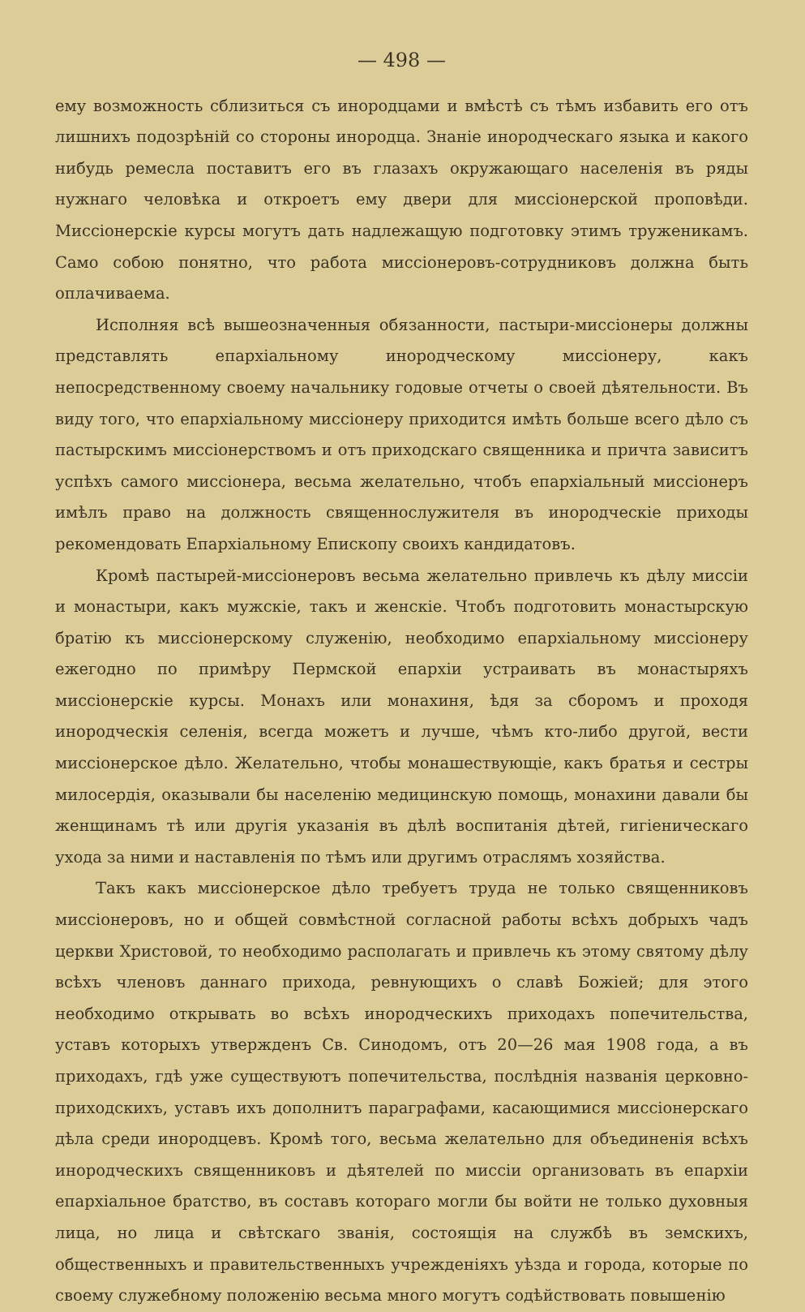— 498 —
ему возможность сблизиться съ инородцами и вмѣстѣ съ тѣмъ избавить его отъ лишнихъ подозрѣній со стороны инородца. Знаніе инородческаго языка и какого нибудь ремесла поставитъ его въ глазахъ окружающаго населенія въ ряды нужнаго человѣка и откроетъ ему двери для миссіонерской проповѣди. Миссіонерскіе курсы могутъ дать надлежащую подготовку этимъ труженикамъ. Само собою понятно, что работа миссіонеровъ-сотрудниковъ должна быть оплачиваема.
Исполняя всѣ вышеозначенныя обязанности, пастыри-миссіонеры должны представлять епархіальному инородческому миссіонеру, какъ непосредственному своему начальнику годовые отчеты о своей дѣятельности. Въ виду того, что епархіальному миссіонеру приходится имѣть больше всего дѣло съ пастырскимъ миссіонерствомъ и отъ приходскаго священника и причта зависитъ успѣхъ самого миссіонера, весьма желательно, чтобъ епархіальный миссіонеръ имѣлъ право на должность священнослужителя въ инородческіе приходы рекомендовать Епархіальному Епископу своихъ кандидатовъ.
Кромѣ пастырей-миссіонеровъ весьма желательно привлечь къ дѣлу миссіи и монастыри, какъ мужскіе, такъ и женскіе. Чтобъ подготовить монастырскую братію къ миссіонерскому служенію, необходимо епархіальному миссіонеру ежегодно по примѣру Пермской епархіи устраивать въ монастыряхъ миссіонерскіе курсы. Монахъ или монахиня, ѣдя за сборомъ и проходя инородческія селенія, всегда можетъ и лучше, чѣмъ кто-либо другой, вести миссіонерское дѣло. Желательно, чтобы монашествующіе, какъ братья и сестры милосердія, оказывали бы населенію медицинскую помощь, монахини давали бы женщинамъ тѣ или другія указанія въ дѣлѣ воспитанія дѣтей, гигіеническаго ухода за ними и наставленія по тѣмъ или другимъ отраслямъ хозяйства.
Такъ какъ миссіонерское дѣло требуетъ труда не только священниковъ миссіонеровъ, но и общей совмѣстной согласной работы всѣхъ добрыхъ чадъ церкви Христовой, то необходимо располагать и привлечь къ этому святому дѣлу всѣхъ членовъ даннаго прихода, ревнующихъ о славѣ Божіей; для этого необходимо открывать во всѣхъ инородческихъ приходахъ попечительства, уставъ которыхъ утвержденъ Св. Синодомъ, отъ 20—26 мая 1908 года, а въ приходахъ, гдѣ уже существуютъ попечительства, послѣднія названія церковно-приходскихъ, уставъ ихъ дополнитъ параграфами, касающимися миссіонерскаго дѣла среди инородцевъ. Кромѣ того, весьма желательно для объединенія всѣхъ инородческихъ священниковъ и дѣятелей по миссіи организовать въ епархіи епархіальное братство, въ составъ котораго могли бы войти не только духовныя лица, но лица и свѣтскаго званія, состоящія на службѣ въ земскихъ, общественныхъ и правительственныхъ учрежденіяхъ уѣзда и города, которые по своему служебному положенію весьма много могутъ содѣйствовать повышенію